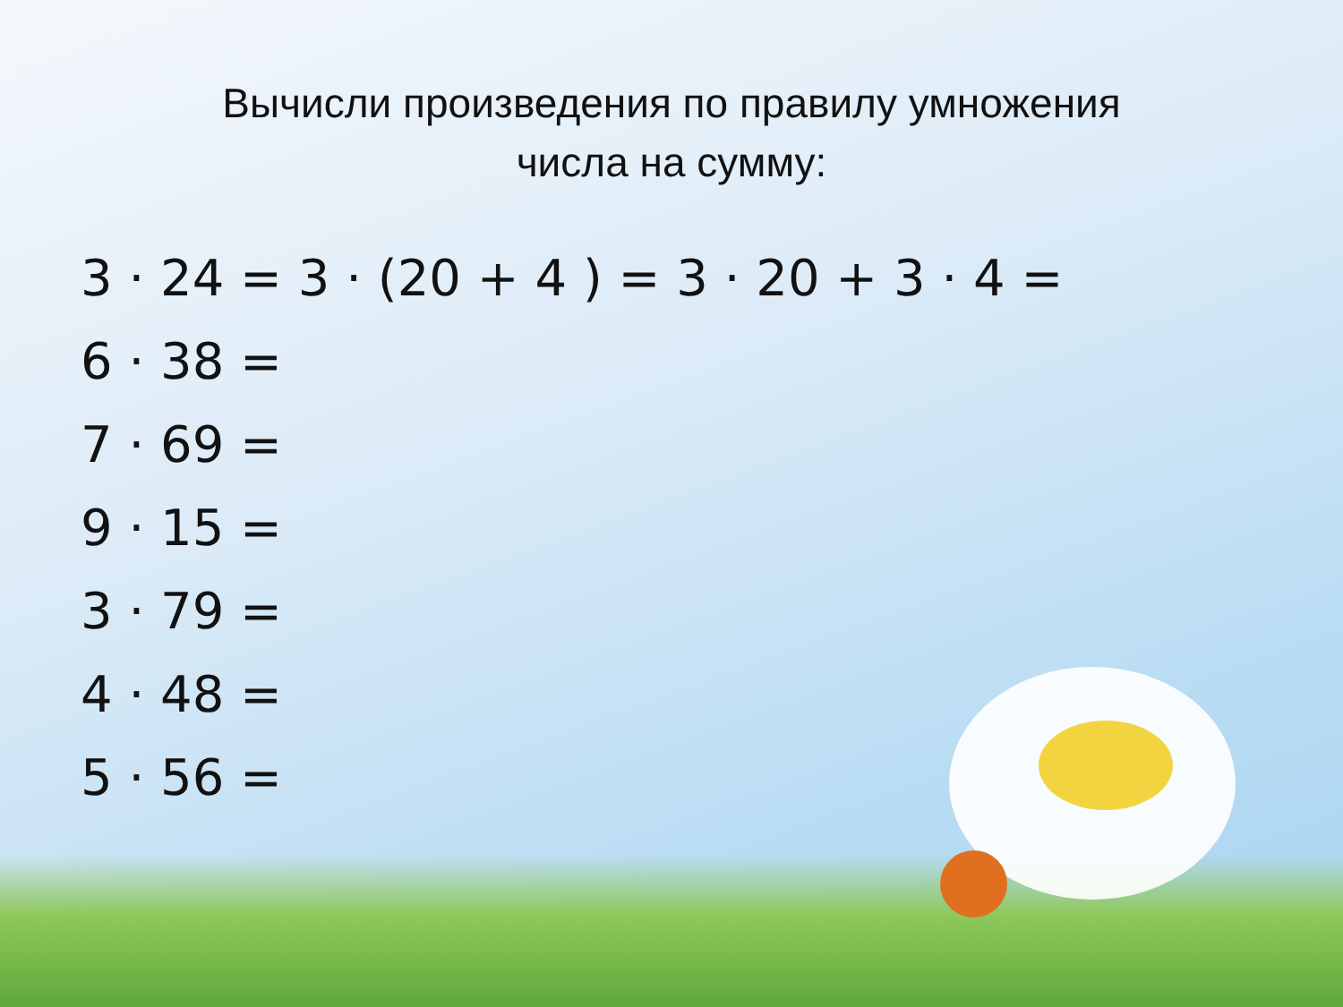Вычисли произведения по правилу умножения
числа на сумму:
3 · 24 = 3 · (20 + 4 ) = 3 · 20 + 3 · 4 =
6 · 38 =
7 · 69 =
9 · 15 =
3 · 79 =
4 · 48 =
5 · 56 =